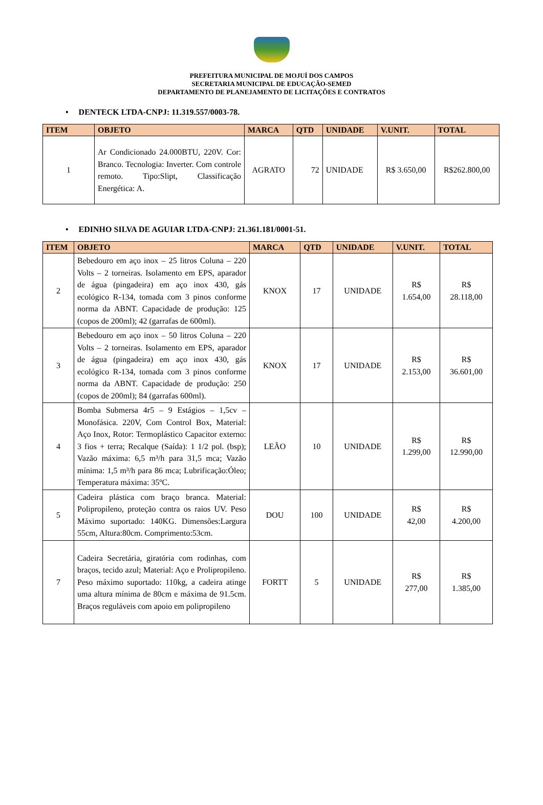PREFEITURA MUNICIPAL DE MOJUÍ DOS CAMPOS
SECRETARIA MUNICIPAL DE EDUCAÇÃO-SEMED
DEPARTAMENTO DE PLANEJAMENTO DE LICITAÇÕES E CONTRATOS
• DENTECK LTDA-CNPJ: 11.319.557/0003-78.
| ITEM | OBJETO | MARCA | QTD | UNIDADE | V.UNIT. | TOTAL |
| --- | --- | --- | --- | --- | --- | --- |
| 1 | Ar Condicionado 24.000BTU, 220V. Cor: Branco. Tecnologia: Inverter. Com controle remoto. Tipo:Slipt, Classificação Energética: A. | AGRATO | 72 | UNIDADE | R$ 3.650,00 | R$262.800,00 |
• EDINHO SILVA DE AGUIAR LTDA-CNPJ: 21.361.181/0001-51.
| ITEM | OBJETO | MARCA | QTD | UNIDADE | V.UNIT. | TOTAL |
| --- | --- | --- | --- | --- | --- | --- |
| 2 | Bebedouro em aço inox – 25 litros Coluna – 220 Volts – 2 torneiras. Isolamento em EPS, aparador de água (pingadeira) em aço inox 430, gás ecológico R-134, tomada com 3 pinos conforme norma da ABNT. Capacidade de produção: 125 (copos de 200ml); 42 (garrafas de 600ml). | KNOX | 17 | UNIDADE | R$ 1.654,00 | R$ 28.118,00 |
| 3 | Bebedouro em aço inox – 50 litros Coluna – 220 Volts – 2 torneiras. Isolamento em EPS, aparador de água (pingadeira) em aço inox 430, gás ecológico R-134, tomada com 3 pinos conforme norma da ABNT. Capacidade de produção: 250 (copos de 200ml); 84 (garrafas 600ml). | KNOX | 17 | UNIDADE | R$ 2.153,00 | R$ 36.601,00 |
| 4 | Bomba Submersa 4r5 – 9 Estágios – 1,5cv – Monofásica. 220V, Com Control Box, Material: Aço Inox, Rotor: Termoplástico Capacitor externo: 3 fios + terra; Recalque (Saída): 1 1/2 pol. (bsp); Vazão máxima: 6,5 m³/h para 31,5 mca; Vazão mínima: 1,5 m³/h para 86 mca; Lubrificação:Óleo; Temperatura máxima: 35ºC. | LEÃO | 10 | UNIDADE | R$ 1.299,00 | R$ 12.990,00 |
| 5 | Cadeira plástica com braço branca. Material: Polipropileno, proteção contra os raios UV. Peso Máximo suportado: 140KG. Dimensões:Largura 55cm, Altura:80cm. Comprimento:53cm. | DOU | 100 | UNIDADE | R$ 42,00 | R$ 4.200,00 |
| 7 | Cadeira Secretária, giratória com rodinhas, com braços, tecido azul; Material: Aço e Prolipropileno. Peso máximo suportado: 110kg, a cadeira atinge uma altura mínima de 80cm e máxima de 91.5cm. Braços reguláveis com apoio em polipropileno | FORTT | 5 | UNIDADE | R$ 277,00 | R$ 1.385,00 |